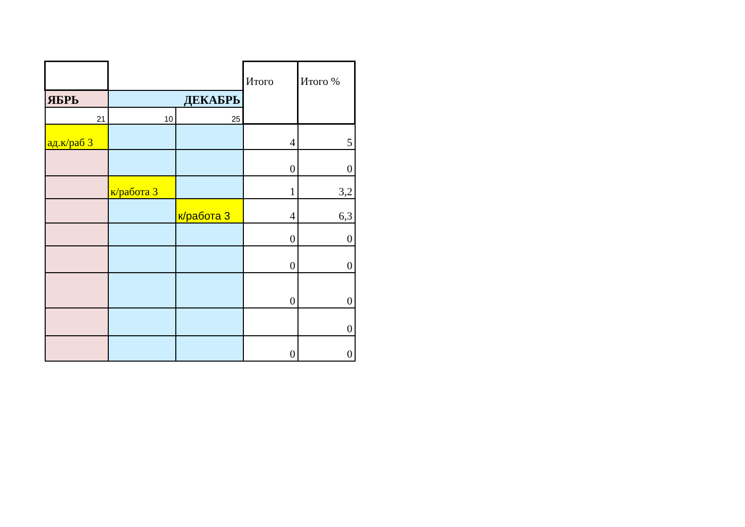| | | | Итого | Итого % |
| ЯБРЬ | ДЕКАБРЬ | | | |
| 21 | 10 | 25 | | |
| ад.к/раб 3 | | | 4 | 5 |
| | | | 0 | 0 |
| | к/работа 3 | | 1 | 3,2 |
| | | к/работа 3 | 4 | 6,3 |
| | | | 0 | 0 |
| | | | 0 | 0 |
| | | | 0 | 0 |
| | | | | 0 |
| | | | 0 | 0 |